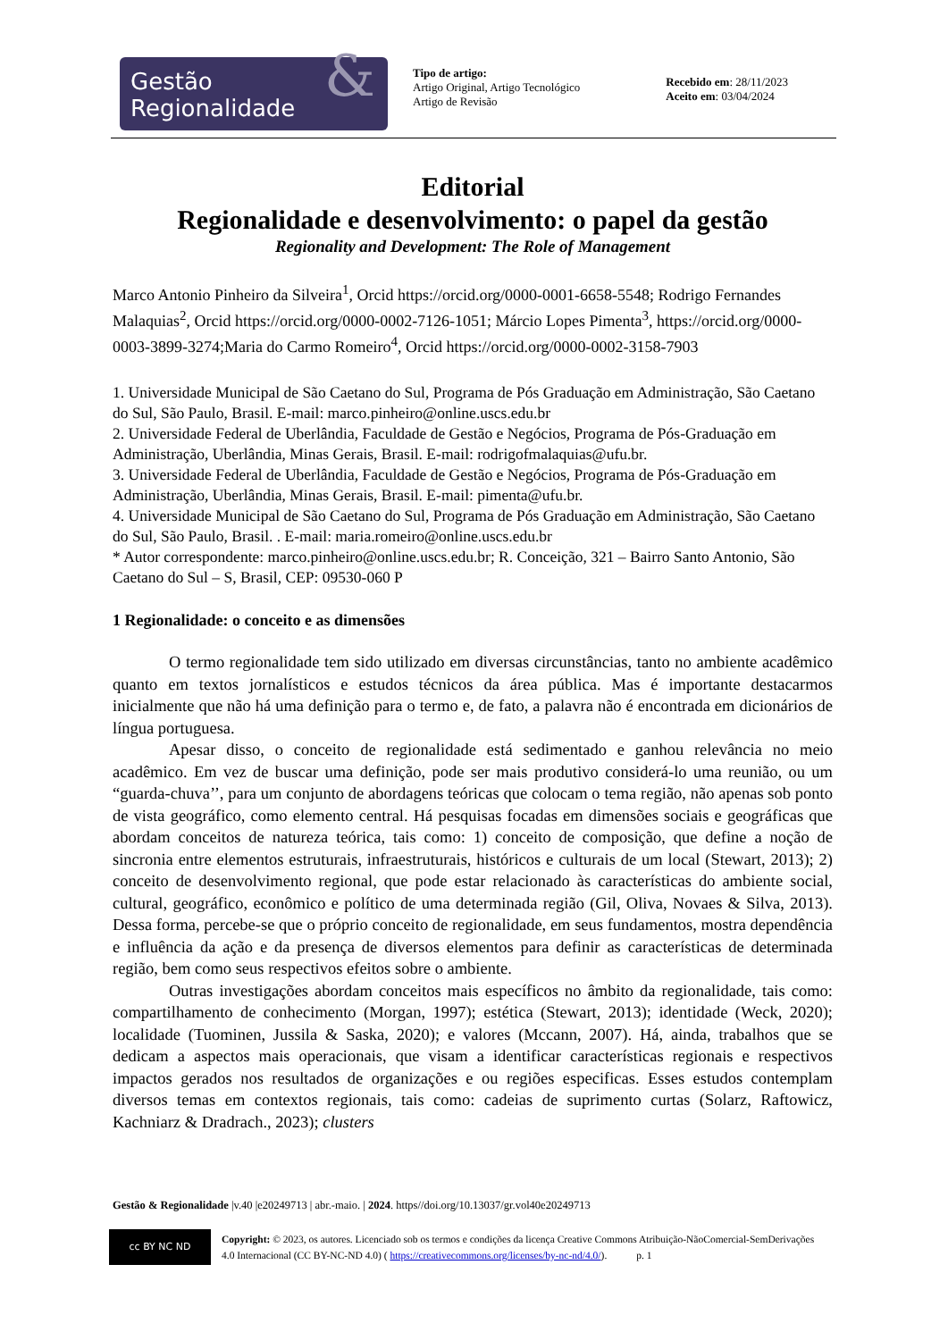Gestão
Regionalidade
&
Tipo de artigo:
Artigo Original, Artigo Tecnológico
Artigo de Revisão
Recebido em: 28/11/2023
Aceito em: 03/04/2024
Editorial
Regionalidade e desenvolvimento: o papel da gestão
Regionality and Development: The Role of Management
Marco Antonio Pinheiro da Silveira<sup>1</sup>, Orcid https://orcid.org/0000-0001-6658-5548; Rodrigo Fernandes Malaquias<sup>2</sup>, Orcid https://orcid.org/0000-0002-7126-1051; Márcio Lopes Pimenta<sup>3</sup>, https://orcid.org/0000-0003-3899-3274;Maria do Carmo Romeiro<sup>4</sup>, Orcid https://orcid.org/0000-0002-3158-7903
1. Universidade Municipal de São Caetano do Sul, Programa de Pós Graduação em Administração, São Caetano do Sul, São Paulo, Brasil. E-mail: marco.pinheiro@online.uscs.edu.br
2. Universidade Federal de Uberlândia, Faculdade de Gestão e Negócios, Programa de Pós-Graduação em Administração, Uberlândia, Minas Gerais, Brasil. E-mail: rodrigofmalaquias@ufu.br.
3. Universidade Federal de Uberlândia, Faculdade de Gestão e Negócios, Programa de Pós-Graduação em Administração, Uberlândia, Minas Gerais, Brasil. E-mail: pimenta@ufu.br.
4. Universidade Municipal de São Caetano do Sul, Programa de Pós Graduação em Administração, São Caetano do Sul, São Paulo, Brasil. . E-mail: maria.romeiro@online.uscs.edu.br
* Autor correspondente: marco.pinheiro@online.uscs.edu.br; R. Conceição, 321 – Bairro Santo Antonio, São Caetano do Sul – S, Brasil, CEP: 09530-060 P
1 Regionalidade: o conceito e as dimensões
O termo regionalidade tem sido utilizado em diversas circunstâncias, tanto no ambiente acadêmico quanto em textos jornalísticos e estudos técnicos da área pública. Mas é importante destacarmos inicialmente que não há uma definição para o termo e, de fato, a palavra não é encontrada em dicionários de língua portuguesa.
Apesar disso, o conceito de regionalidade está sedimentado e ganhou relevância no meio acadêmico. Em vez de buscar uma definição, pode ser mais produtivo considerá-lo uma reunião, ou um “guarda-chuva’’, para um conjunto de abordagens teóricas que colocam o tema região, não apenas sob ponto de vista geográfico, como elemento central. Há pesquisas focadas em dimensões sociais e geográficas que abordam conceitos de natureza teórica, tais como: 1) conceito de composição, que define a noção de sincronia entre elementos estruturais, infraestruturais, históricos e culturais de um local (Stewart, 2013); 2) conceito de desenvolvimento regional, que pode estar relacionado às características do ambiente social, cultural, geográfico, econômico e político de uma determinada região (Gil, Oliva, Novaes & Silva, 2013). Dessa forma, percebe-se que o próprio conceito de regionalidade, em seus fundamentos, mostra dependência e influência da ação e da presença de diversos elementos para definir as características de determinada região, bem como seus respectivos efeitos sobre o ambiente.
Outras investigações abordam conceitos mais específicos no âmbito da regionalidade, tais como: compartilhamento de conhecimento (Morgan, 1997); estética (Stewart, 2013); identidade (Weck, 2020); localidade (Tuominen, Jussila & Saska, 2020); e valores (Mccann, 2007). Há, ainda, trabalhos que se dedicam a aspectos mais operacionais, que visam a identificar características regionais e respectivos impactos gerados nos resultados de organizações e ou regiões especificas. Esses estudos contemplam diversos temas em contextos regionais, tais como: cadeias de suprimento curtas (Solarz, Raftowicz, Kachniarz & Dradrach., 2023); clusters
Gestão & Regionalidade |v.40 |e20249713 | abr.-maio. | 2024. https//doi.org/10.13037/gr.vol40e20249713
cc BY NC ND
Copyright: © 2023, os autores. Licenciado sob os termos e condições da licença Creative Commons Atribuição-NãoComercial-SemDerivações 4.0 Internacional (CC BY-NC-ND 4.0) ( https://creativecommons.org/licenses/by-nc-nd/4.0/). p. 1